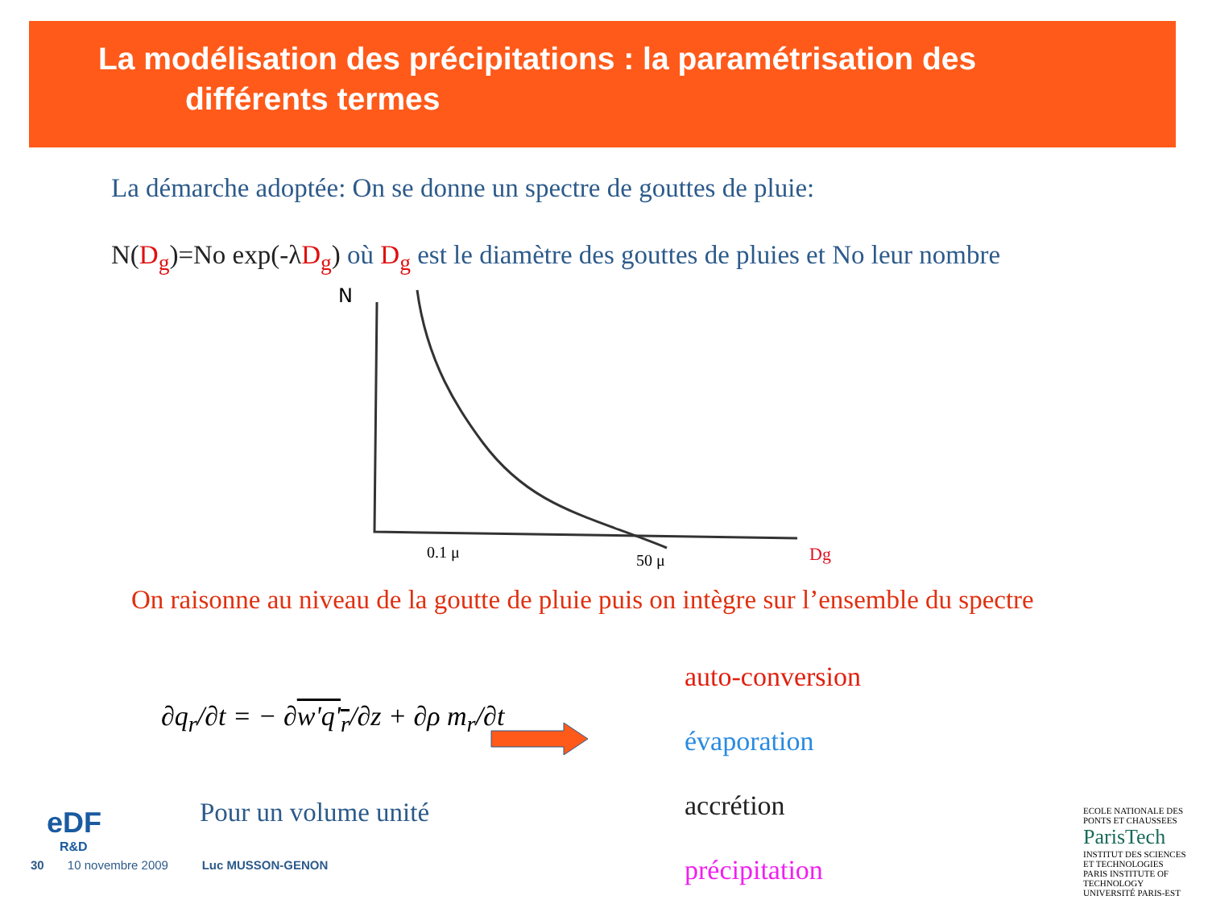La modélisation des précipitations : la paramétrisation des
différents termes
La démarche adoptée: On se donne un spectre de gouttes de pluie:
N(D<sub>g</sub>)=No exp(-λ D<sub>g</sub>) où D<sub>g</sub> est le diamètre des gouttes de pluies et No leur nombre
N
0.1 μ
50 μ
Dg
On raisonne au niveau de la goutte de pluie puis on intègre sur l’ensemble du spectre
∂q<sub>r</sub>/∂t = − ∂w'q'<sub>r</sub>/∂z + ∂ρ m<sub>r</sub>/∂t
Pour un volume unité
auto-conversion
évaporation
accrétion
précipitation
eDF
R&D
30 10 novembre 2009 Luc MUSSON-GENON
ECOLE NATIONALE DES PONTS ET CHAUSSEES
ParisTech
INSTITUT DES SCIENCES ET TECHNOLOGIES PARIS INSTITUTE OF TECHNOLOGY
UNIVERSITÉ PARIS-EST